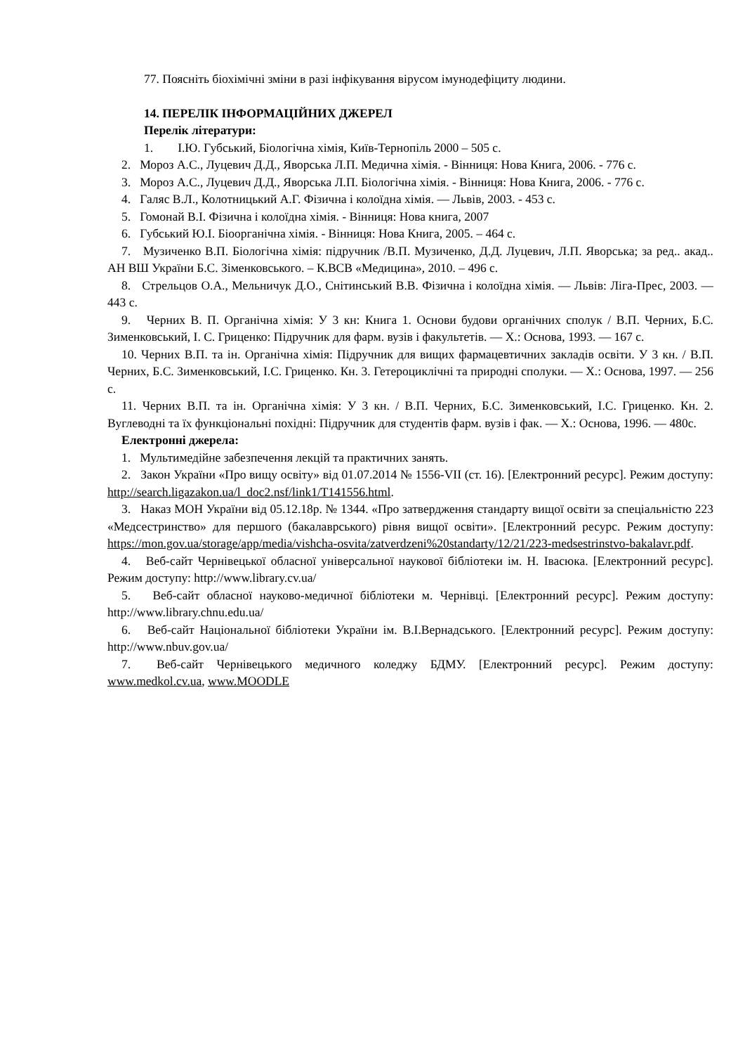77. Поясніть біохімічні зміни в разі інфікування вірусом імунодефіциту людини.
14. ПЕРЕЛІК ІНФОРМАЦІЙНИХ ДЖЕРЕЛ
Перелік літератури:
1. І.Ю. Губський, Біологічна хімія, Київ-Тернопіль 2000 – 505 с.
2. Мороз А.С., Луцевич Д.Д., Яворська Л.П. Медична хімія. - Вінниця: Нова Книга, 2006. - 776 с.
3. Мороз А.С., Луцевич Д.Д., Яворська Л.П. Біологічна хімія. - Вінниця: Нова Книга, 2006. - 776 с.
4. Галяс В.Л., Колотницький А.Г. Фізична і колоїдна хімія. — Львів, 2003. - 453 с.
5. Гомонай В.І. Фізична і колоїдна хімія. - Вінниця: Нова книга, 2007
6. Губський Ю.І. Біоорганічна хімія. - Вінниця: Нова Книга, 2005. – 464 с.
7. Музиченко В.П. Біологічна хімія: підручник /В.П. Музиченко, Д.Д. Луцевич, Л.П. Яворська; за ред.. акад.. АН ВШ України Б.С. Зіменковського. – К.ВСВ «Медицина», 2010. – 496 с.
8. Стрельцов О.А., Мельничук Д.О., Снітинський В.В. Фізична і колоїдна хімія. — Львів: Ліга-Прес, 2003. — 443 с.
9. Черних В. П. Органічна хімія: У 3 кн: Книга 1. Основи будови органічних сполук / В.П. Черних, Б.С. Зименковський, І. С. Гриценко: Підручник для фарм. вузів і факультетів. — X.: Основа, 1993. — 167 с.
10. Черних В.П. та ін. Органічна хімія: Підручник для вищих фармацевтичних закладів освіти. У 3 кн. / В.П. Черних, Б.С. Зименковський, І.С. Гриценко. Кн. 3. Гетероциклічні та природні сполуки. — X.: Основа, 1997. — 256 с.
11. Черних В.П. та ін. Органічна хімія: У 3 кн. / В.П. Черних, Б.С. Зименковський, І.С. Гриценко. Кн. 2. Вуглеводні та їх функціональні похідні: Підручник для студентів фарм. вузів і фак. — X.: Основа, 1996. — 480с.
Електронні джерела:
1. Мультимедійне забезпечення лекцій та практичних занять.
2. Закон України «Про вищу освіту» від 01.07.2014 № 1556-VII (ст. 16). [Електронний ресурс]. Режим доступу: http://search.ligazakon.ua/l_doc2.nsf/link1/T141556.html.
3. Наказ МОН України від 05.12.18р. № 1344. «Про затвердження стандарту вищої освіти за спеціальністю 223 «Медсестринство» для першого (бакалаврського) рівня вищої освіти». [Електронний ресурс. Режим доступу: https://mon.gov.ua/storage/app/media/vishcha-osvita/zatverdzeni%20standarty/12/21/223-medsestrinstvo-bakalavr.pdf.
4. Веб-сайт Чернівецької обласної універсальної наукової бібліотеки ім. Н. Івасюка. [Електронний ресурс]. Режим доступу: http://www.library.cv.ua/
5. Веб-сайт обласної науково-медичної бібліотеки м. Чернівці. [Електронний ресурс]. Режим доступу: http://www.library.chnu.edu.ua/
6. Веб-сайт Національної бібліотеки України ім. В.І.Вернадського. [Електронний ресурс]. Режим доступу: http://www.nbuv.gov.ua/
7. Веб-сайт Чернівецького медичного коледжу БДМУ. [Електронний ресурс]. Режим доступу: www.medkol.cv.ua, www.MOODLE